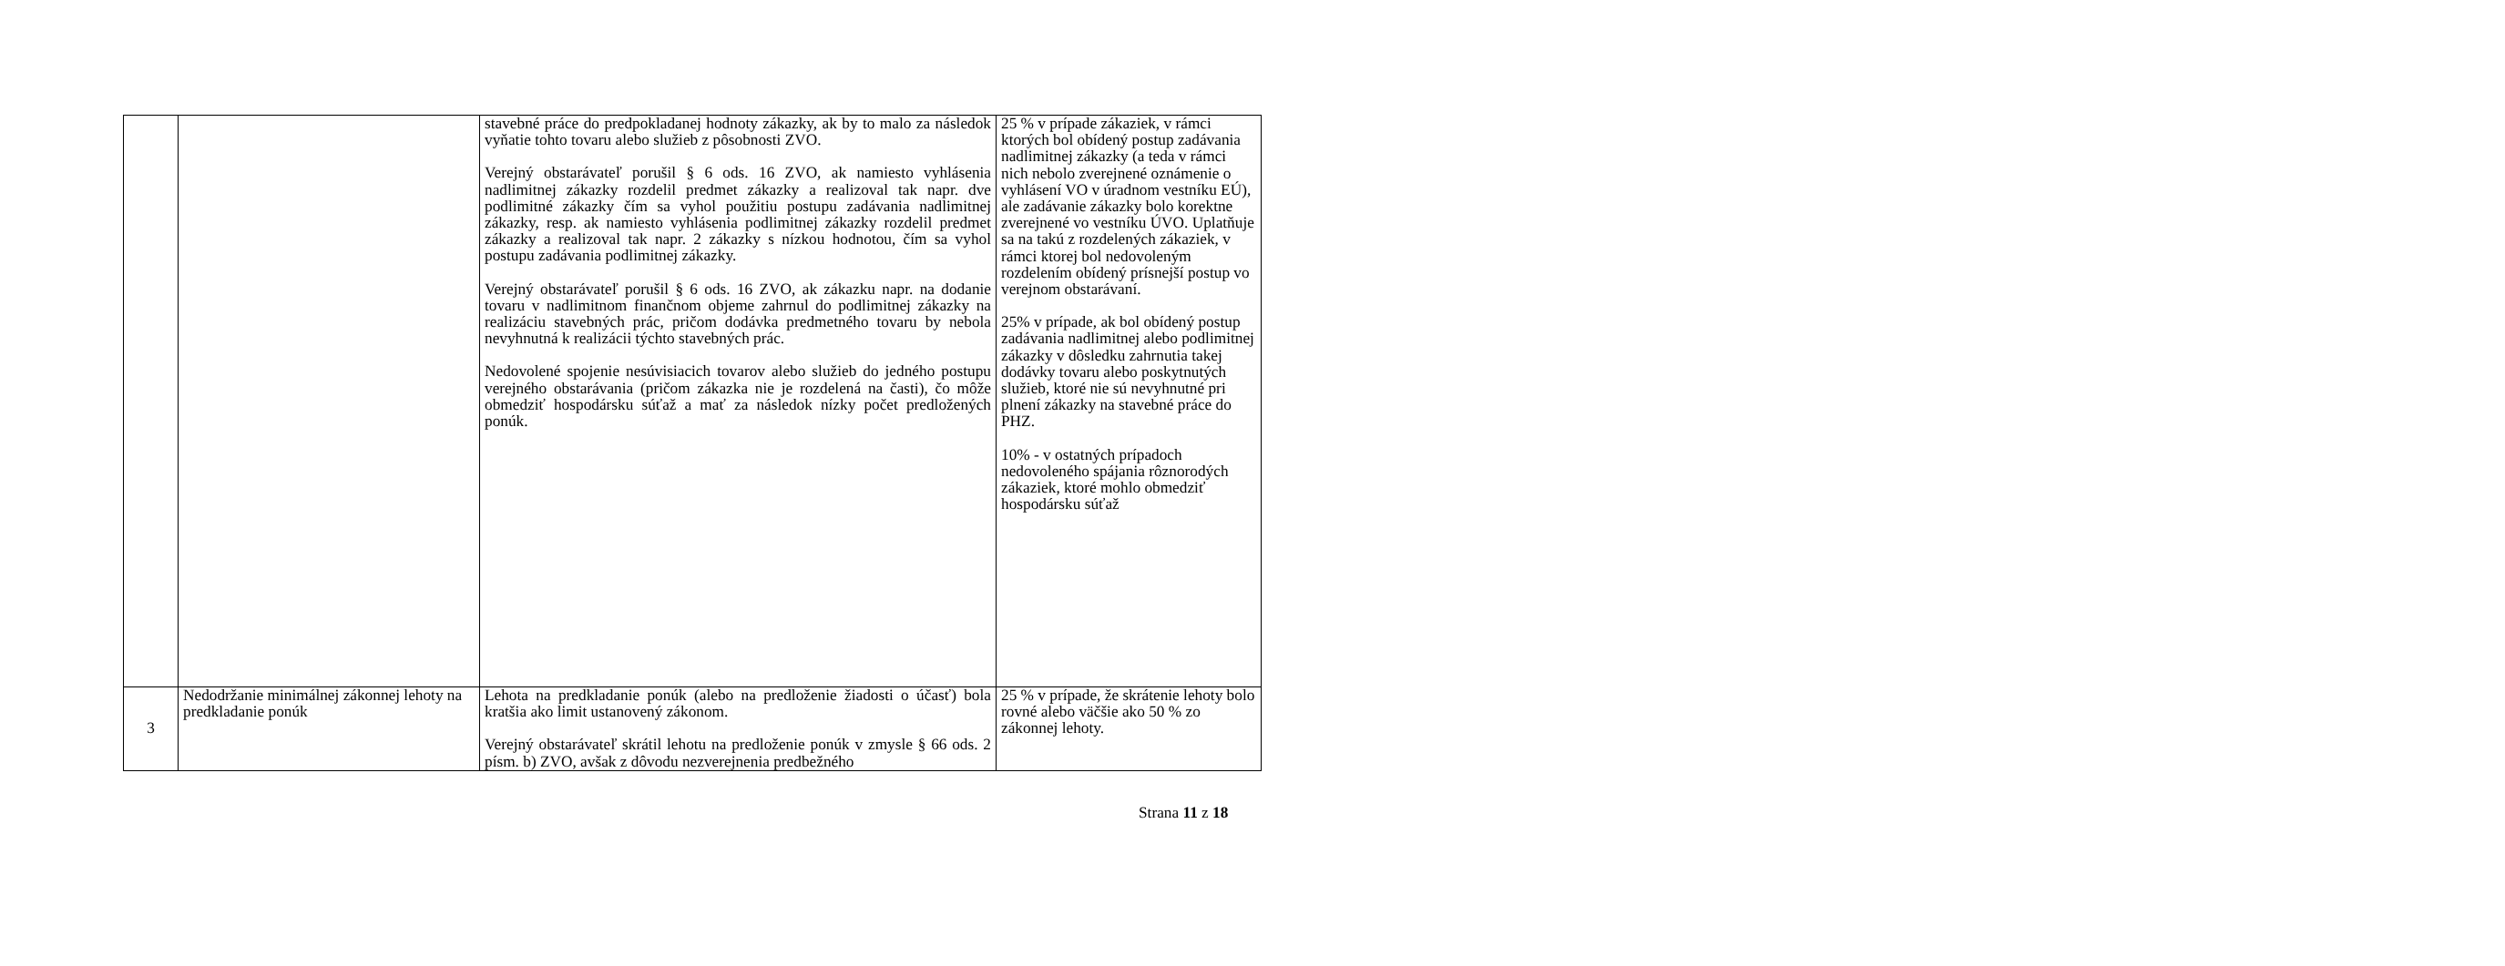| | | stavebné práce do predpokladanej hodnoty zákazky, ak by to malo za následok vyňatie tohto tovaru alebo služieb z pôsobnosti ZVO. Verejný obstarávateľ porušil § 6 ods. 16 ZVO, ak namiesto vyhlásenia nadlimitnej zákazky rozdelil predmet zákazky a realizoval tak napr. dve podlimitné zákazky čím sa vyhol použitiu postupu zadávania nadlimitnej zákazky, resp. ak namiesto vyhlásenia podlimitnej zákazky rozdelil predmet zákazky a realizoval tak napr. 2 zákazky s nízkou hodnotou, čím sa vyhol postupu zadávania podlimitnej zákazky. Verejný obstarávateľ porušil § 6 ods. 16 ZVO, ak zákazku napr. na dodanie tovaru v nadlimitnom finančnom objeme zahrnul do podlimitnej zákazky na realizáciu stavebných prác, pričom dodávka predmetného tovaru by nebola nevyhnutná k realizácii týchto stavebných prác. Nedovolené spojenie nesúvisiacich tovarov alebo služieb do jedného postupu verejného obstarávania (pričom zákazka nie je rozdelená na časti), čo môže obmedziť hospodársku súťaž a mať za následok nízky počet predložených ponúk. | 25 % v prípade zákaziek, v rámci ktorých bol obídený postup zadávania nadlimitnej zákazky (a teda v rámci nich nebolo zverejnené oznámenie o vyhlásení VO v úradnom vestníku EÚ), ale zadávanie zákazky bolo korektne zverejnené vo vestníku ÚVO. Uplatňuje sa na takú z rozdelených zákaziek, v rámci ktorej bol nedovoleným rozdelením obídený prísnejší postup vo verejnom obstarávaní. 25% v prípade, ak bol obídený postup zadávania nadlimitnej alebo podlimitnej zákazky v dôsledku zahrnutia takej dodávky tovaru alebo poskytnutých služieb, ktoré nie sú nevyhnutné pri plnení zákazky na stavebné práce do PHZ. 10% - v ostatných prípadoch nedovoleného spájania rôznorodých zákaziek, ktoré mohlo obmedziť hospodársku súťaž |
| 3 | Nedodržanie minimálnej zákonnej lehoty na predkladanie ponúk | Lehota na predkladanie ponúk (alebo na predloženie žiadosti o účasť) bola kratšia ako limit ustanovený zákonom. Verejný obstarávateľ skrátil lehotu na predloženie ponúk v zmysle § 66 ods. 2 písm. b) ZVO, avšak z dôvodu nezverejnenia predbežného | 25 % v prípade, že skrátenie lehoty bolo rovné alebo väčšie ako 50 % zo zákonnej lehoty. |
Strana 11 z 18